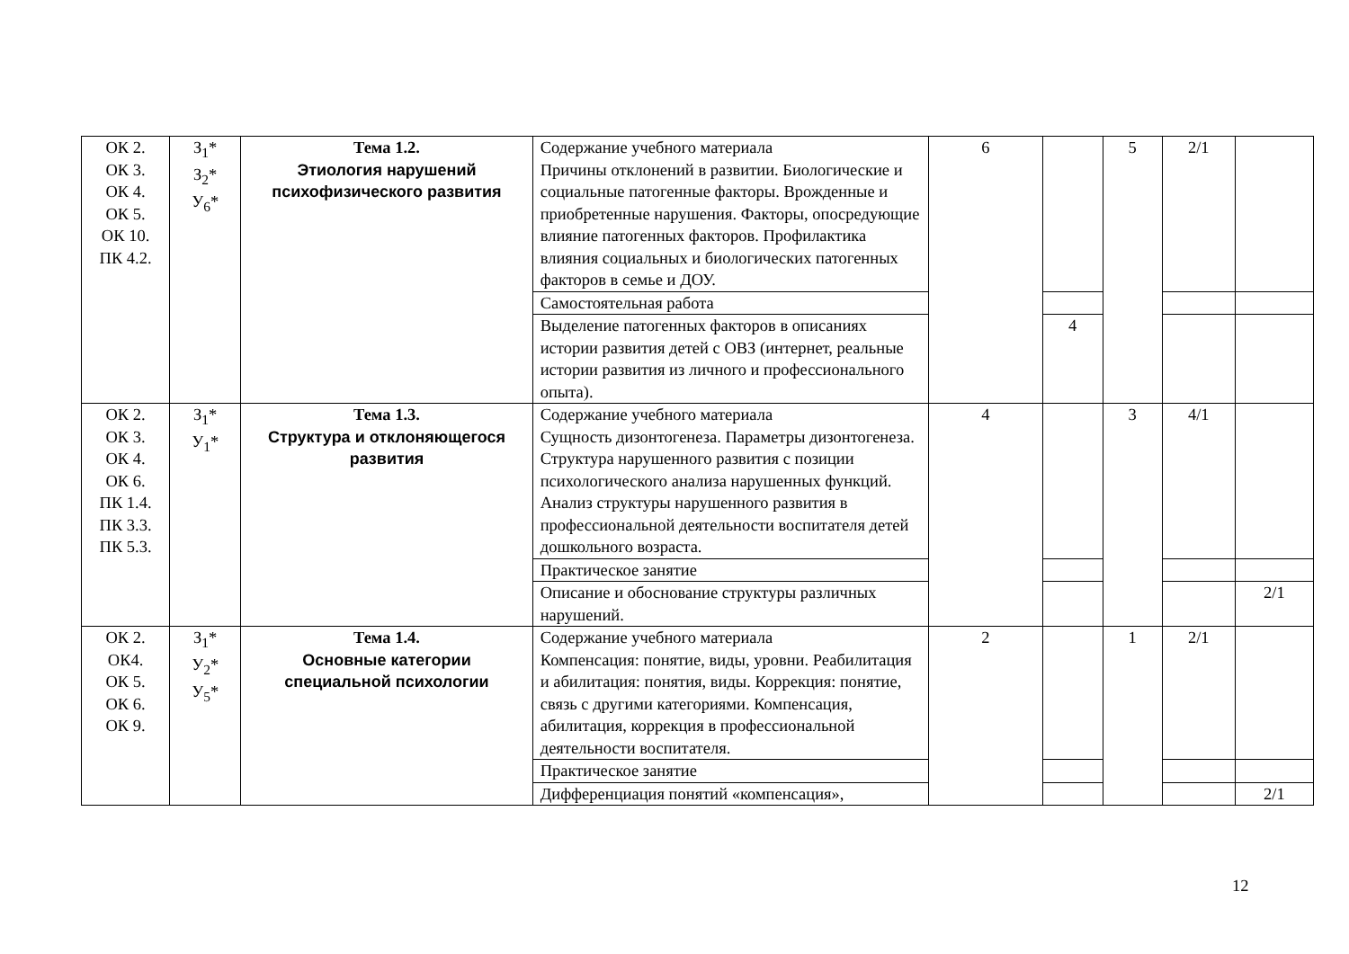| ОК 2. ОК 3. ОК 4. ОК 5. ОК 10. ПК 4.2. | З<sub>1</sub>* З<sub>2</sub>* У<sub>6</sub>* | Тема 1.2. Этиология нарушений психофизического развития | Содержание учебного материала Причины отклонений в развитии. Биологические и социальные патогенные факторы. Врожденные и приобретенные нарушения. Факторы, опосредующие влияние патогенных факторов. Профилактика влияния социальных и биологических патогенных факторов в семье и ДОУ. | 6 | | 5 | 2/1 | |
| | | | Самостоятельная работа | | | | | |
| | | | Выделение патогенных факторов в описаниях истории развития детей с ОВЗ (интернет, реальные истории развития из личного и профессионального опыта). | | 4 | | | |
| ОК 2. ОК 3. ОК 4. ОК 6. ПК 1.4. ПК 3.3. ПК 5.3. | З<sub>1</sub>* У<sub>1</sub>* | Тема 1.3. Структура и отклоняющегося развития | Содержание учебного материала Сущность дизонтогенеза. Параметры дизонтогенеза. Структура нарушенного развития с позиции психологического анализа нарушенных функций. Анализ структуры нарушенного развития в профессиональной деятельности воспитателя детей дошкольного возраста. | 4 | | 3 | 4/1 | |
| | | | Практическое занятие | | | | | |
| | | | Описание и обоснование структуры различных нарушений. | | | | | 2/1 |
| ОК 2. ОК4. ОК 5. ОК 6. ОК 9. | З<sub>1</sub>* У<sub>2</sub>* У<sub>5</sub>* | Тема 1.4. Основные категории специальной психологии | Содержание учебного материала Компенсация: понятие, виды, уровни. Реабилитация и абилитация: понятия, виды. Коррекция: понятие, связь с другими категориями. Компенсация, абилитация, коррекция в профессиональной деятельности воспитателя. | 2 | | 1 | 2/1 | |
| | | | Практическое занятие | | | | | |
| | | | Дифференциация понятий «компенсация», | | | | | 2/1 |
12